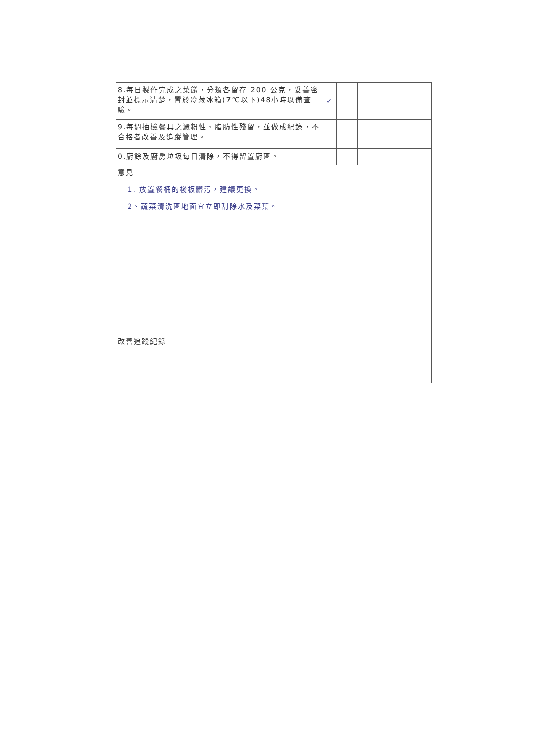| 8.每日製作完成之菜餚，分類各留存 200 公克，妥善密封並標示清楚，置於冷藏冰箱(7℃以下)48小時以備查驗。 | ✓ | | | |
| 9.每週抽檢餐具之澱粉性、脂肪性殘留，並做成紀錄，不合格者改善及追蹤管理。 | | | | |
| 0.廚餘及廚房垃圾每日清除，不得留置廚區。 | | | | |
| 意見 1. 放置餐桶的棧板髒污，建議更換。 2、蔬菜清洗區地面宜立即刮除水及菜葉。 | | | | |
| 改善追蹤紀錄 | | | | |